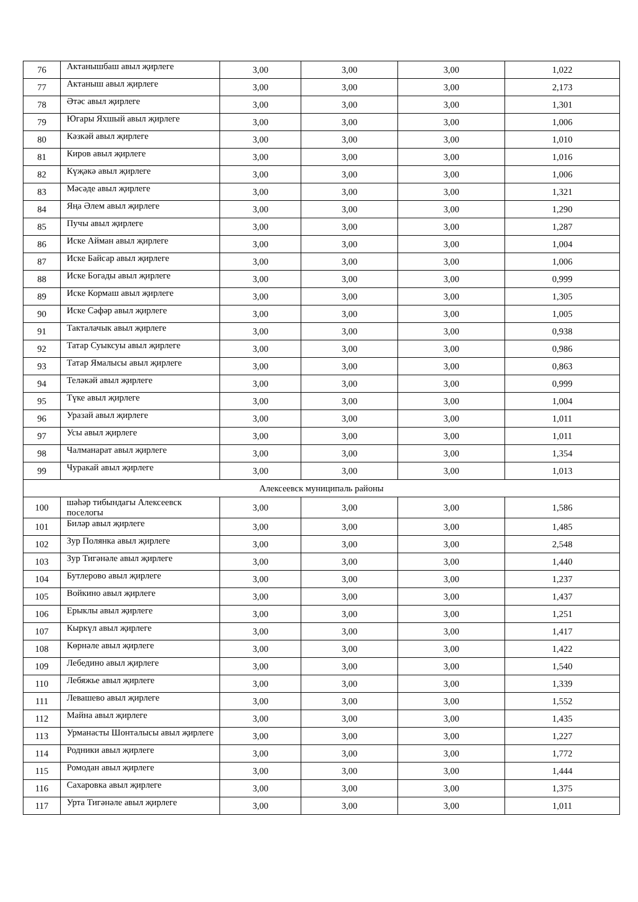| 76 | Актанышбаш авыл җирлеге | 3,00 | 3,00 | 3,00 | 1,022 |
| 77 | Актаныш авыл җирлеге | 3,00 | 3,00 | 3,00 | 2,173 |
| 78 | Әтәс авыл җирлеге | 3,00 | 3,00 | 3,00 | 1,301 |
| 79 | Югары Яхшый авыл җирлеге | 3,00 | 3,00 | 3,00 | 1,006 |
| 80 | Кәзкәй авыл җирлеге | 3,00 | 3,00 | 3,00 | 1,010 |
| 81 | Киров авыл җирлеге | 3,00 | 3,00 | 3,00 | 1,016 |
| 82 | Күҗәкә авыл җирлеге | 3,00 | 3,00 | 3,00 | 1,006 |
| 83 | Мәсәде авыл җирлеге | 3,00 | 3,00 | 3,00 | 1,321 |
| 84 | Яңа Әлем авыл җирлеге | 3,00 | 3,00 | 3,00 | 1,290 |
| 85 | Пучы авыл җирлеге | 3,00 | 3,00 | 3,00 | 1,287 |
| 86 | Иске Айман авыл җирлеге | 3,00 | 3,00 | 3,00 | 1,004 |
| 87 | Иске Байсар авыл җирлеге | 3,00 | 3,00 | 3,00 | 1,006 |
| 88 | Иске Богады авыл җирлеге | 3,00 | 3,00 | 3,00 | 0,999 |
| 89 | Иске Кормаш авыл җирлеге | 3,00 | 3,00 | 3,00 | 1,305 |
| 90 | Иске Сәфәр авыл җирлеге | 3,00 | 3,00 | 3,00 | 1,005 |
| 91 | Такталачык авыл җирлеге | 3,00 | 3,00 | 3,00 | 0,938 |
| 92 | Татар Суыксуы авыл җирлеге | 3,00 | 3,00 | 3,00 | 0,986 |
| 93 | Татар Ямалысы авыл җирлеге | 3,00 | 3,00 | 3,00 | 0,863 |
| 94 | Теләкәй авыл җирлеге | 3,00 | 3,00 | 3,00 | 0,999 |
| 95 | Түке авыл җирлеге | 3,00 | 3,00 | 3,00 | 1,004 |
| 96 | Уразай авыл җирлеге | 3,00 | 3,00 | 3,00 | 1,011 |
| 97 | Усы авыл җирлеге | 3,00 | 3,00 | 3,00 | 1,011 |
| 98 | Чалманарат авыл җирлеге | 3,00 | 3,00 | 3,00 | 1,354 |
| 99 | Чуракай авыл җирлеге | 3,00 | 3,00 | 3,00 | 1,013 |
| Алексеевск муниципаль районы | | | | | |
| 100 | шәһәр тибындагы Алексеевск поселогы | 3,00 | 3,00 | 3,00 | 1,586 |
| 101 | Биләр авыл җирлеге | 3,00 | 3,00 | 3,00 | 1,485 |
| 102 | Зур Полянка авыл җирлеге | 3,00 | 3,00 | 3,00 | 2,548 |
| 103 | Зур Тигәнәле авыл җирлеге | 3,00 | 3,00 | 3,00 | 1,440 |
| 104 | Бутлерово авыл җирлеге | 3,00 | 3,00 | 3,00 | 1,237 |
| 105 | Войкино авыл җирлеге | 3,00 | 3,00 | 3,00 | 1,437 |
| 106 | Ерыклы авыл җирлеге | 3,00 | 3,00 | 3,00 | 1,251 |
| 107 | Кыркүл авыл җирлеге | 3,00 | 3,00 | 3,00 | 1,417 |
| 108 | Көрнәле авыл җирлеге | 3,00 | 3,00 | 3,00 | 1,422 |
| 109 | Лебедино авыл җирлеге | 3,00 | 3,00 | 3,00 | 1,540 |
| 110 | Лебяжье авыл җирлеге | 3,00 | 3,00 | 3,00 | 1,339 |
| 111 | Левашево авыл җирлеге | 3,00 | 3,00 | 3,00 | 1,552 |
| 112 | Майна авыл җирлеге | 3,00 | 3,00 | 3,00 | 1,435 |
| 113 | Урманасты Шонталысы авыл җирлеге | 3,00 | 3,00 | 3,00 | 1,227 |
| 114 | Родники авыл җирлеге | 3,00 | 3,00 | 3,00 | 1,772 |
| 115 | Ромодан авыл җирлеге | 3,00 | 3,00 | 3,00 | 1,444 |
| 116 | Сахаровка авыл җирлеге | 3,00 | 3,00 | 3,00 | 1,375 |
| 117 | Урта Тигәнәле авыл җирлеге | 3,00 | 3,00 | 3,00 | 1,011 |